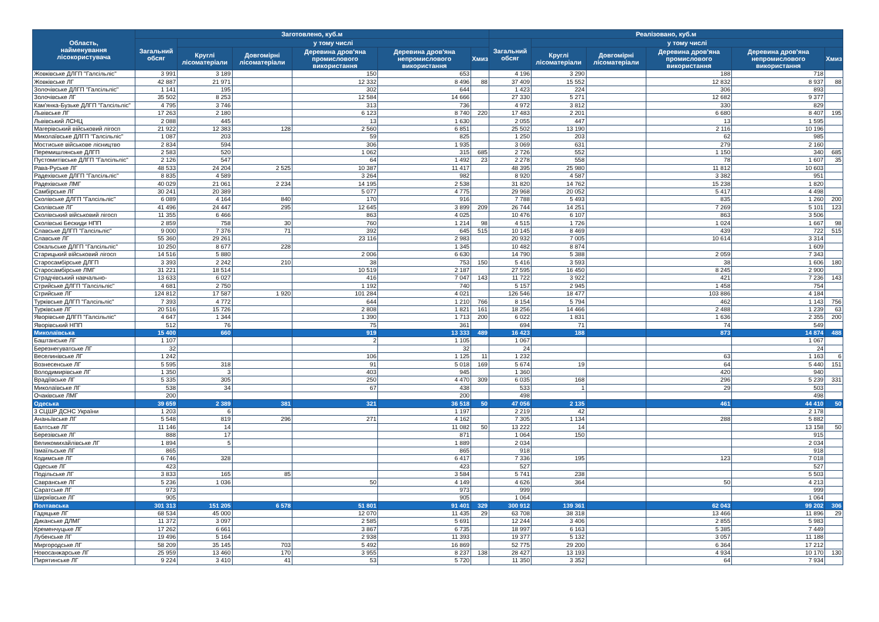| Область, найменування лісокористувача | Заготовлено, куб.м | | | | | | Реалізовано, куб.м | | | | | |
| --- | --- | --- | --- | --- | --- | --- | --- | --- | --- | --- | --- | --- |
| | Загальний обсяг | у тому числі | | | | | Загальний обсяг | у тому числі | | | | |
| | | Круглі лісоматеріали | Довгомірні лісоматеріали | Деревина дров'яна промислового використання | Деревина дров'яна непромислового використання | Хмиз | | Круглі лісоматеріали | Довгомірні лісоматеріали | Деревина дров'яна промислового використання | Деревина дров'яна непромислового використання | Хмиз |
| Жовківське ДЛГП "Галсільліс" | 3 991 | 3 189 | | 150 | 653 | | 4 196 | 3 290 | | 188 | 718 | |
| Жовківське ЛГ | 42 887 | 21 971 | | 12 332 | 8 496 | 88 | 37 409 | 15 552 | | 12 832 | 8 937 | 88 |
| Золочівське ДЛГП "Галсільліс" | 1 141 | 195 | | 302 | 644 | | 1 423 | 224 | | 306 | 893 | |
| Золочівське ЛГ | 35 502 | 8 253 | | 12 584 | 14 666 | | 27 330 | 5 271 | | 12 682 | 9 377 | |
| Кам'янка-Бузьке ДЛГП "Галсільліс" | 4 795 | 3 746 | | 313 | 736 | | 4 972 | 3 812 | | 330 | 829 | |
| Львівське ЛГ | 17 263 | 2 180 | | 6 123 | 8 740 | 220 | 17 483 | 2 201 | | 6 680 | 8 407 | 195 |
| Львівський ЛСНЦ | 2 088 | 445 | | 13 | 1 630 | | 2 055 | 447 | | 13 | 1 595 | |
| Магерівський військовий лігосп | 21 922 | 12 383 | 128 | 2 560 | 6 851 | | 25 502 | 13 190 | | 2 116 | 10 196 | |
| Миколаївське ДЛГП "Галсільліс" | 1 087 | 203 | | 59 | 825 | | 1 250 | 203 | | 62 | 985 | |
| Мостиське військове лісництво | 2 834 | 594 | | 306 | 1 935 | | 3 069 | 631 | | 279 | 2 160 | |
| Перемишлянське ДЛГП | 2 583 | 520 | | 1 062 | 315 | 685 | 2 726 | 552 | | 1 150 | 340 | 685 |
| Пустомитівське ДЛГП "Галсільліс" | 2 126 | 547 | | 64 | 1 492 | 23 | 2 278 | 558 | | 78 | 1 607 | 35 |
| Рава-Руське ЛГ | 48 533 | 24 204 | 2 525 | 10 387 | 11 417 | | 48 395 | 25 980 | | 11 812 | 10 603 | |
| Радехівське ДЛГП "Галсільліс" | 8 835 | 4 589 | | 3 264 | 982 | | 8 920 | 4 587 | | 3 382 | 951 | |
| Радехівське ЛМГ | 40 029 | 21 061 | 2 234 | 14 195 | 2 538 | | 31 820 | 14 762 | | 15 238 | 1 820 | |
| Самбірське ЛГ | 30 241 | 20 389 | | 5 077 | 4 775 | | 29 968 | 20 052 | | 5 417 | 4 498 | |
| Сколівське ДЛГП "Галсільліс" | 6 089 | 4 164 | 840 | 170 | 916 | | 7 788 | 5 493 | | 835 | 1 260 | 200 |
| Сколівське ЛГ | 41 496 | 24 447 | 295 | 12 645 | 3 899 | 209 | 26 744 | 14 251 | | 7 269 | 5 101 | 123 |
| Сколівський військовий лігосп | 11 355 | 6 466 | | 863 | 4 025 | | 10 476 | 6 107 | | 863 | 3 506 | |
| Сколівські Бескиди НПП | 2 859 | 758 | 30 | 760 | 1 214 | 98 | 4 515 | 1 726 | | 1 024 | 1 667 | 98 |
| Славське ДЛГП "Галсільліс" | 9 000 | 7 376 | 71 | 392 | 645 | 515 | 10 145 | 8 469 | | 439 | 722 | 515 |
| Славське ЛГ | 55 360 | 29 261 | | 23 116 | 2 983 | | 20 932 | 7 005 | | 10 614 | 3 314 | |
| Сокальське ДЛГП "Галсільліс" | 10 250 | 8 677 | 228 | | 1 345 | | 10 482 | 8 874 | | | 1 609 | |
| Старицький військовий лігосп | 14 516 | 5 880 | | 2 006 | 6 630 | | 14 790 | 5 388 | | 2 059 | 7 343 | |
| Старосамбірське ДЛГП | 3 393 | 2 242 | 210 | 38 | 753 | 150 | 5 416 | 3 593 | | 38 | 1 606 | 180 |
| Старосамбірське ЛМГ | 31 221 | 18 514 | | 10 519 | 2 187 | | 27 595 | 16 450 | | 8 245 | 2 900 | |
| Страдчівський навчально- | 13 633 | 6 027 | | 416 | 7 047 | 143 | 11 722 | 3 922 | | 421 | 7 236 | 143 |
| Стрийське ДЛГП "Галсільліс" | 4 681 | 2 750 | | 1 192 | 740 | | 5 157 | 2 945 | | 1 458 | 754 | |
| Стрийське ЛГ | 124 812 | 17 587 | 1 920 | 101 284 | 4 021 | | 126 546 | 18 477 | | 103 886 | 4 184 | |
| Турківське ДЛГП "Галсільліс" | 7 393 | 4 772 | | 644 | 1 210 | 766 | 8 154 | 5 794 | | 462 | 1 143 | 756 |
| Турківське ЛГ | 20 516 | 15 726 | | 2 808 | 1 821 | 161 | 18 256 | 14 466 | | 2 488 | 1 239 | 63 |
| Яворівське ДЛГП "Галсільліс" | 4 647 | 1 344 | | 1 390 | 1 713 | 200 | 6 022 | 1 831 | | 1 636 | 2 355 | 200 |
| Яворівський НПП | 512 | 76 | | 75 | 361 | | 694 | 71 | | 74 | 549 | |
| Миколаївська | 15 400 | 660 | | 919 | 13 333 | 489 | 16 423 | 188 | | 873 | 14 874 | 488 |
| Баштанське ЛГ | 1 107 | | | 2 | 1 105 | | 1 067 | | | | 1 067 | |
| Березнегуватське ЛГ | 32 | | | | 32 | | 24 | | | | 24 | |
| Веселинівське ЛГ | 1 242 | | | 106 | 1 125 | 11 | 1 232 | | | 63 | 1 163 | 6 |
| Вознесенське ЛГ | 5 595 | 318 | | 91 | 5 018 | 169 | 5 674 | 19 | | 64 | 5 440 | 151 |
| Володимирівське ЛГ | 1 350 | 3 | | 403 | 945 | | 1 360 | | | 420 | 940 | |
| Врадіївське ЛГ | 5 335 | 305 | | 250 | 4 470 | 309 | 6 035 | 168 | | 296 | 5 239 | 331 |
| Миколаївське ЛГ | 538 | 34 | | 67 | 438 | | 533 | 1 | | 29 | 503 | |
| Очаківське ЛМГ | 200 | | | | 200 | | 498 | | | | 498 | |
| Одеська | 39 659 | 2 389 | 381 | 321 | 36 518 | 50 | 47 056 | 2 135 | | 461 | 44 410 | 50 |
| 3 СЦШР ДСНС України | 1 203 | 6 | | | 1 197 | | 2 219 | 42 | | | 2 178 | |
| Ананьївське ЛГ | 5 548 | 819 | 296 | 271 | 4 162 | | 7 305 | 1 134 | | 288 | 5 882 | |
| Балтське ЛГ | 11 146 | 14 | | | 11 082 | 50 | 13 222 | 14 | | | 13 158 | 50 |
| Березівське ЛГ | 888 | 17 | | | 871 | | 1 064 | 150 | | | 915 | |
| Великомихайлівське ЛГ | 1 894 | 5 | | | 1 889 | | 2 034 | | | | 2 034 | |
| Ізмаїльське ЛГ | 865 | | | | 865 | | 918 | | | | 918 | |
| Кодимське ЛГ | 6 746 | 328 | | | 6 417 | | 7 336 | 195 | | 123 | 7 018 | |
| Одеське ЛГ | 423 | | | | 423 | | 527 | | | | 527 | |
| Подільське ЛГ | 3 833 | 165 | 85 | | 3 584 | | 5 741 | 238 | | | 5 503 | |
| Савранське ЛГ | 5 236 | 1 036 | | 50 | 4 149 | | 4 626 | 364 | | 50 | 4 213 | |
| Саратське ЛГ | 973 | | | | 973 | | 999 | | | | 999 | |
| Ширяївське ЛГ | 905 | | | | 905 | | 1 064 | | | | 1 064 | |
| Полтавська | 301 313 | 151 205 | 6 578 | 51 801 | 91 401 | 329 | 300 912 | 139 361 | | 62 043 | 99 202 | 306 |
| Гадяцьке ЛГ | 68 534 | 45 000 | | 12 070 | 11 435 | 29 | 63 708 | 38 318 | | 13 466 | 11 896 | 29 |
| Диканське ДЛМГ | 11 372 | 3 097 | | 2 585 | 5 691 | | 12 244 | 3 406 | | 2 855 | 5 983 | |
| Кременчуцьке ЛГ | 17 262 | 6 661 | | 3 867 | 6 735 | | 18 997 | 6 163 | | 5 385 | 7 449 | |
| Лубенське ЛГ | 19 496 | 5 164 | | 2 938 | 11 393 | | 19 377 | 5 132 | | 3 057 | 11 188 | |
| Миргородське ЛГ | 58 209 | 35 145 | 703 | 5 492 | 16 869 | | 52 775 | 29 200 | | 6 364 | 17 212 | |
| Новосанжарське ЛГ | 25 959 | 13 460 | 170 | 3 955 | 8 237 | 138 | 28 427 | 13 193 | | 4 934 | 10 170 | 130 |
| Пирятинське ЛГ | 9 224 | 3 410 | 41 | 53 | 5 720 | | 11 350 | 3 352 | | 64 | 7 934 | |